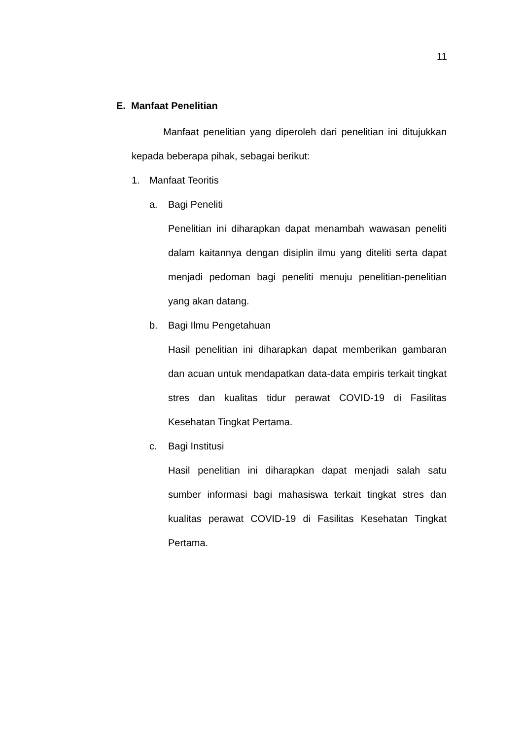11
E. Manfaat Penelitian
Manfaat penelitian yang diperoleh dari penelitian ini ditujukkan kepada beberapa pihak, sebagai berikut:
1. Manfaat Teoritis
a. Bagi Peneliti
Penelitian ini diharapkan dapat menambah wawasan peneliti dalam kaitannya dengan disiplin ilmu yang diteliti serta dapat menjadi pedoman bagi peneliti menuju penelitian-penelitian yang akan datang.
b. Bagi Ilmu Pengetahuan
Hasil penelitian ini diharapkan dapat memberikan gambaran dan acuan untuk mendapatkan data-data empiris terkait tingkat stres dan kualitas tidur perawat COVID-19 di Fasilitas Kesehatan Tingkat Pertama.
c. Bagi Institusi
Hasil penelitian ini diharapkan dapat menjadi salah satu sumber informasi bagi mahasiswa terkait tingkat stres dan kualitas perawat COVID-19 di Fasilitas Kesehatan Tingkat Pertama.